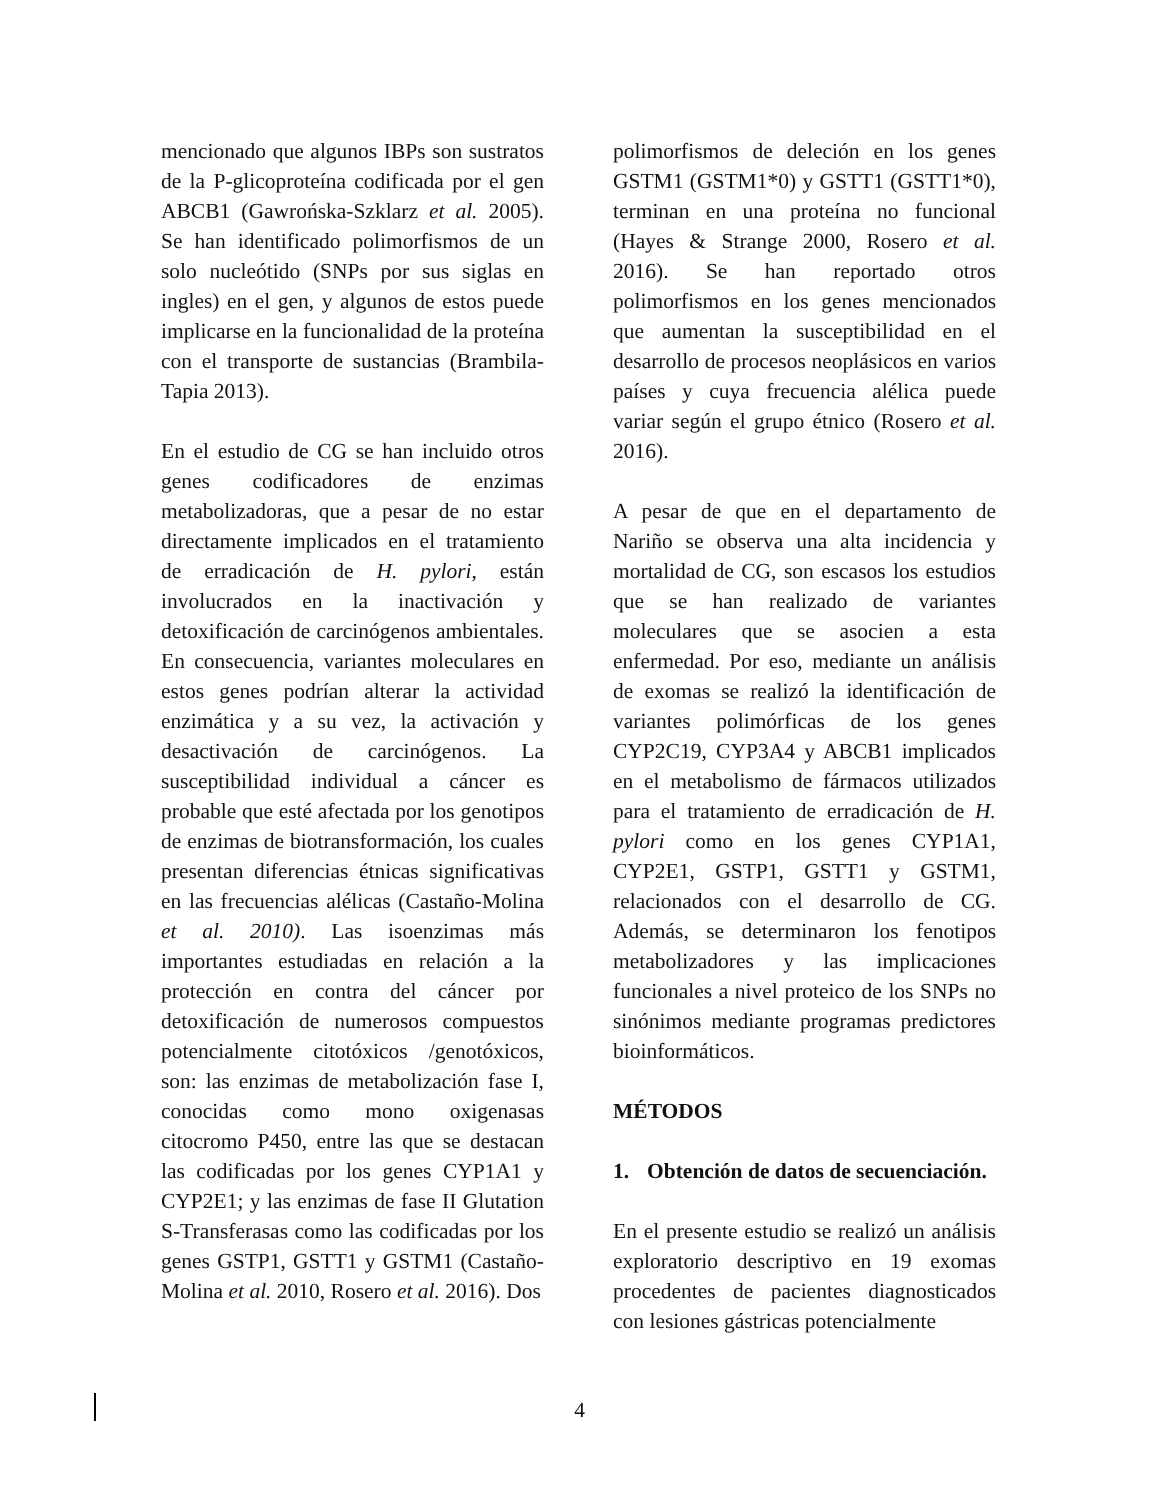mencionado que algunos IBPs son sustratos de la P-glicoproteína codificada por el gen ABCB1 (Gawrońska-Szklarz et al. 2005). Se han identificado polimorfismos de un solo nucleótido (SNPs por sus siglas en ingles) en el gen, y algunos de estos puede implicarse en la funcionalidad de la proteína con el transporte de sustancias (Brambila-Tapia 2013).
En el estudio de CG se han incluido otros genes codificadores de enzimas metabolizadoras, que a pesar de no estar directamente implicados en el tratamiento de erradicación de H. pylori, están involucrados en la inactivación y detoxificación de carcinógenos ambientales. En consecuencia, variantes moleculares en estos genes podrían alterar la actividad enzimática y a su vez, la activación y desactivación de carcinógenos. La susceptibilidad individual a cáncer es probable que esté afectada por los genotipos de enzimas de biotransformación, los cuales presentan diferencias étnicas significativas en las frecuencias alélicas (Castaño-Molina et al. 2010). Las isoenzimas más importantes estudiadas en relación a la protección en contra del cáncer por detoxificación de numerosos compuestos potencialmente citotóxicos /genotóxicos, son: las enzimas de metabolización fase I, conocidas como mono oxigenasas citocromo P450, entre las que se destacan las codificadas por los genes CYP1A1 y CYP2E1; y las enzimas de fase II Glutation S-Transferasas como las codificadas por los genes GSTP1, GSTT1 y GSTM1 (Castaño-Molina et al. 2010, Rosero et al. 2016). Dos
polimorfismos de deleción en los genes GSTM1 (GSTM1*0) y GSTT1 (GSTT1*0), terminan en una proteína no funcional (Hayes & Strange 2000, Rosero et al. 2016). Se han reportado otros polimorfismos en los genes mencionados que aumentan la susceptibilidad en el desarrollo de procesos neoplásicos en varios países y cuya frecuencia alélica puede variar según el grupo étnico (Rosero et al. 2016).
A pesar de que en el departamento de Nariño se observa una alta incidencia y mortalidad de CG, son escasos los estudios que se han realizado de variantes moleculares que se asocien a esta enfermedad. Por eso, mediante un análisis de exomas se realizó la identificación de variantes polimórficas de los genes CYP2C19, CYP3A4 y ABCB1 implicados en el metabolismo de fármacos utilizados para el tratamiento de erradicación de H. pylori como en los genes CYP1A1, CYP2E1, GSTP1, GSTT1 y GSTM1, relacionados con el desarrollo de CG. Además, se determinaron los fenotipos metabolizadores y las implicaciones funcionales a nivel proteico de los SNPs no sinónimos mediante programas predictores bioinformáticos.
MÉTODOS
1. Obtención de datos de secuenciación.
En el presente estudio se realizó un análisis exploratorio descriptivo en 19 exomas procedentes de pacientes diagnosticados con lesiones gástricas potencialmente
4